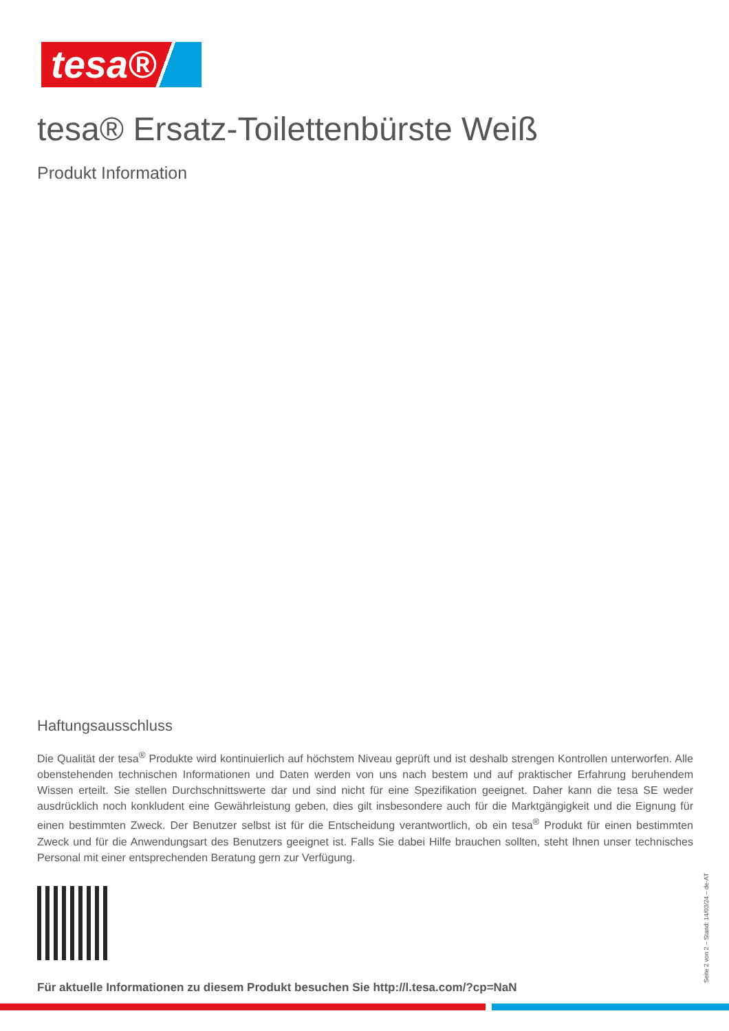tesa®
tesa® Ersatz-Toilettenbürste Weiß
Produkt Information
Haftungsausschluss
Die Qualität der tesa<sup>®</sup> Produkte wird kontinuierlich auf höchstem Niveau geprüft und ist deshalb strengen Kontrollen unterworfen. Alle obenstehenden technischen Informationen und Daten werden von uns nach bestem und auf praktischer Erfahrung beruhendem Wissen erteilt. Sie stellen Durchschnittswerte dar und sind nicht für eine Spezifikation geeignet. Daher kann die tesa SE weder ausdrücklich noch konkludent eine Gewährleistung geben, dies gilt insbesondere auch für die Marktgängigkeit und die Eignung für einen bestimmten Zweck. Der Benutzer selbst ist für die Entscheidung verantwortlich, ob ein tesa<sup>®</sup> Produkt für einen bestimmten Zweck und für die Anwendungsart des Benutzers geeignet ist. Falls Sie dabei Hilfe brauchen sollten, steht Ihnen unser technisches Personal mit einer entsprechenden Beratung gern zur Verfügung.
Für aktuelle Informationen zu diesem Produkt besuchen Sie http://l.tesa.com/?cp=NaN
Seite 2 von 2 – Stand: 14/03/24 – de-AT